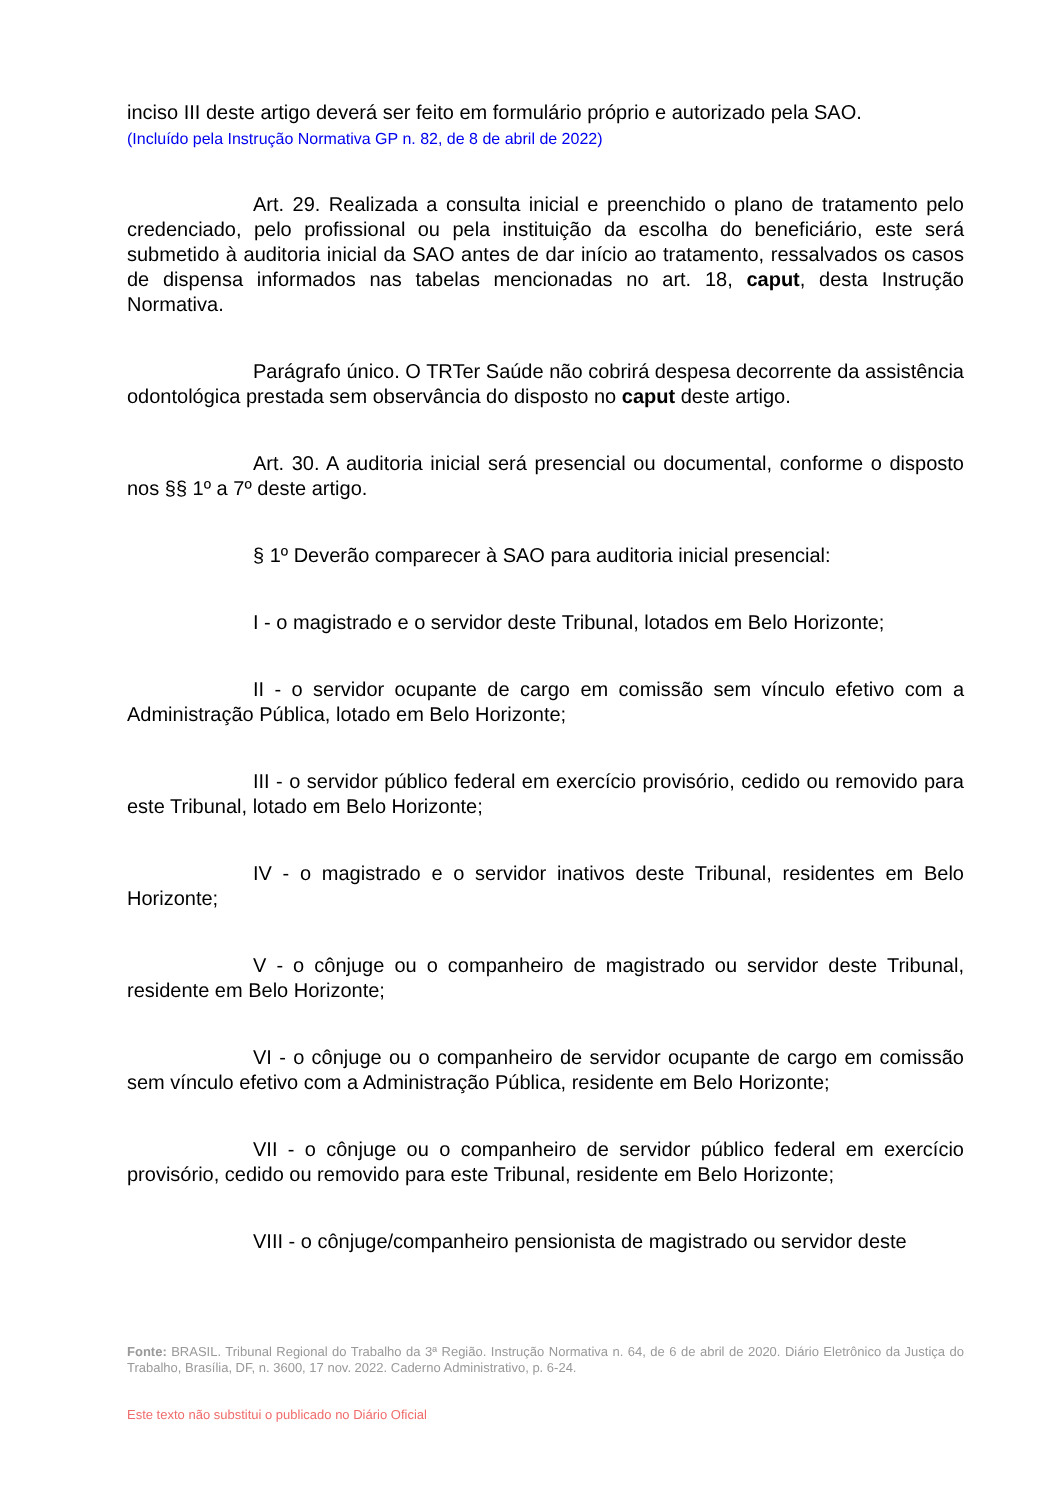inciso III deste artigo deverá ser feito em formulário próprio e autorizado pela SAO.
(Incluído pela Instrução Normativa GP n. 82, de 8 de abril de 2022)
Art. 29. Realizada a consulta inicial e preenchido o plano de tratamento pelo credenciado, pelo profissional ou pela instituição da escolha do beneficiário, este será submetido à auditoria inicial da SAO antes de dar início ao tratamento, ressalvados os casos de dispensa informados nas tabelas mencionadas no art. 18, caput, desta Instrução Normativa.
Parágrafo único. O TRTer Saúde não cobrirá despesa decorrente da assistência odontológica prestada sem observância do disposto no caput deste artigo.
Art. 30. A auditoria inicial será presencial ou documental, conforme o disposto nos §§ 1º a 7º deste artigo.
§ 1º Deverão comparecer à SAO para auditoria inicial presencial:
I - o magistrado e o servidor deste Tribunal, lotados em Belo Horizonte;
II - o servidor ocupante de cargo em comissão sem vínculo efetivo com a Administração Pública, lotado em Belo Horizonte;
III - o servidor público federal em exercício provisório, cedido ou removido para este Tribunal, lotado em Belo Horizonte;
IV - o magistrado e o servidor inativos deste Tribunal, residentes em Belo Horizonte;
V - o cônjuge ou o companheiro de magistrado ou servidor deste Tribunal, residente em Belo Horizonte;
VI - o cônjuge ou o companheiro de servidor ocupante de cargo em comissão sem vínculo efetivo com a Administração Pública, residente em Belo Horizonte;
VII - o cônjuge ou o companheiro de servidor público federal em exercício provisório, cedido ou removido para este Tribunal, residente em Belo Horizonte;
VIII - o cônjuge/companheiro pensionista de magistrado ou servidor deste
Fonte: BRASIL. Tribunal Regional do Trabalho da 3ª Região. Instrução Normativa n. 64, de 6 de abril de 2020. Diário Eletrônico da Justiça do Trabalho, Brasília, DF, n. 3600, 17 nov. 2022. Caderno Administrativo, p. 6-24.
Este texto não substitui o publicado no Diário Oficial